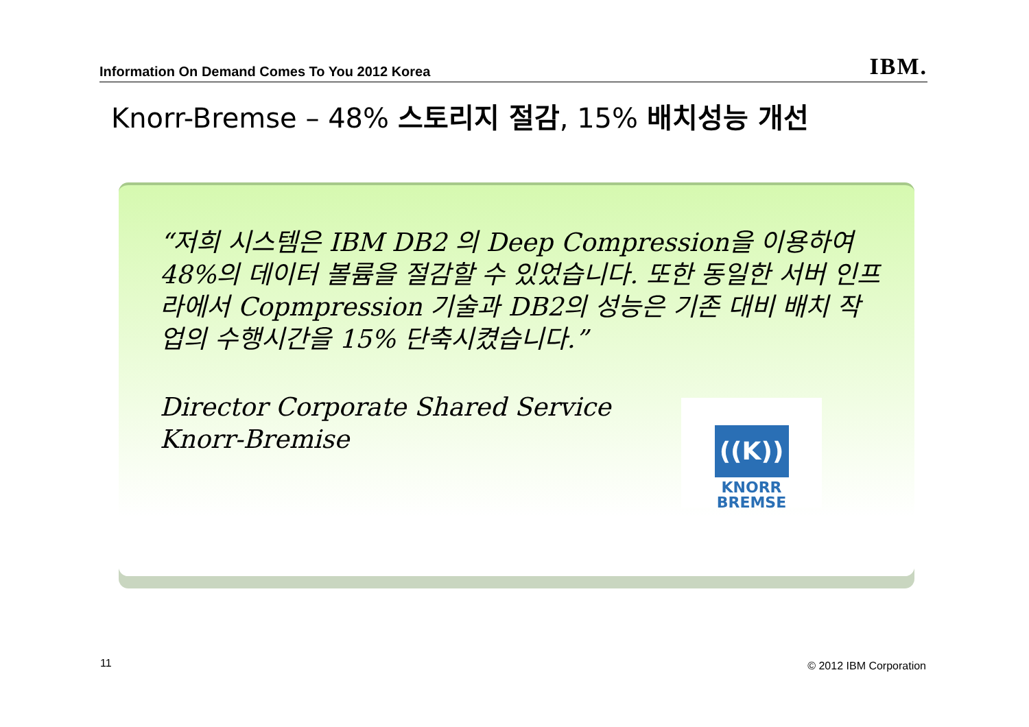Information On Demand Comes To You 2012 Korea IBM.
Knorr-Bremse – 48% 스토리지 절감, 15% 배치성능 개선
“저희 시스템은 IBM DB2 의 Deep Compression을 이용하여 48%의 데이터 볼륨을 절감할 수 있었습니다. 또한 동일한 서버 인프라에서 Copmpression 기술과 DB2의 성능은 기존 대비 배치 작업의 수행시간을 15% 단축시켰습니다.”
Director Corporate Shared Service
Knorr-Bremise
((K))
KNORR
BREMSE
11 © 2012 IBM Corporation